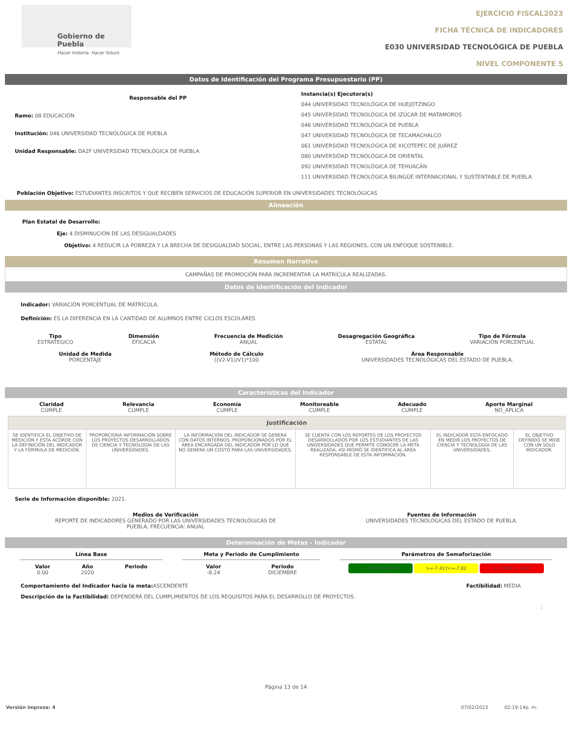Gobierno de Puebla
Hacer historia. Hacer futuro.
EJERCICIO FISCAL2023
FICHA TÉCNICA DE INDICADORES
E030 UNIVERSIDAD TECNOLÓGICA DE PUEBLA
NIVEL COMPONENTE 5
Datos de Identificación del Programa Presupuestario (PP)
Responsable del PP
Ramo: 08 EDUCACIÓN
Institución: 046 UNIVERSIDAD TECNOLÓGICA DE PUEBLA
Unidad Responsable: DA2F UNIVERSIDAD TECNOLÓGICA DE PUEBLA
Instancia(s) Ejecutora(s)
044 UNIVERSIDAD TECNOLÓGICA DE HUEJOTZINGO
045 UNIVERSIDAD TECNOLÓGICA DE IZÚCAR DE MATAMOROS
046 UNIVERSIDAD TECNOLÓGICA DE PUEBLA
047 UNIVERSIDAD TECNOLÓGICA DE TECAMACHALCO
061 UNIVERSIDAD TECNOLÓGICA DE XICOTEPEC DE JUÁREZ
080 UNIVERSIDAD TECNOLÓGICA DE ORIENTAL
092 UNIVERSIDAD TECNOLÓGICA DE TEHUACÁN
111 UNIVERSIDAD TECNOLÓGICA BILINGÜE INTERNACIONAL Y SUSTENTABLE DE PUEBLA
Población Objetivo: ESTUDIANTES INSCRITOS Y QUE RECIBEN SERVICIOS DE EDUCACIÓN SUPERIOR EN UNIVERSIDADES TECNOLÓGICAS
Alineación
Plan Estatal de Desarrollo:
Eje: 4 DISMINUCIÓN DE LAS DESIGUALDADES
Objetivo: 4 REDUCIR LA POBREZA Y LA BRECHA DE DESIGUALDAD SOCIAL, ENTRE LAS PERSONAS Y LAS REGIONES, CON UN ENFOQUE SOSTENIBLE.
Resumen Narrativo
CAMPAÑAS DE PROMOCIÓN PARA INCREMENTAR LA MATRÍCULA REALIZADAS.
Datos de Identificación del Indicador
Indicador: VARIACIÓN PORCENTUAL DE MATRÍCULA.
Definición: ES LA DIFERENCIA EN LA CANTIDAD DE ALUMNOS ENTRE CICLOS ESCOLARES
Tipo
ESTRATEGICO
Dimensión
EFICACIA
Frecuencia de Medición
ANUAL
Desagregación Geográfica
ESTATAL
Tipo de Fórmula
VARIACIÓN PORCENTUAL
Unidad de Medida
PORCENTAJE
Método de Cálculo
((V2-V1)/V1)*100
Área Responsable
UNIVERSIDADES TECNOLÓGICAS DEL ESTADO DE PUEBLA.
Características del Indicador
Claridad
CUMPLE
Relevancia
CUMPLE
Economía
CUMPLE
Monitoreable
CUMPLE
Adecuado
CUMPLE
Aporte Marginal
NO_APLICA
| Justificación | | | | | |
| SE IDENTIFICA EL OBJETIVO DE MEDICIÓN Y ESTA ACORDE CON LA DEFINICIÓN DEL INDICADOR Y LA FÓRMULA DE MEDICIÓN. | PROPORCIONA INFORMACIÓN SOBRE LOS PROYECTOS DESARROLLADOS DE CIENCIA Y TECNOLOGÍA DE LAS UNIVERSIDADES. | LA INFORMACIÓN DEL INDICADOR SE GENERA CON DATOS INTERNOS, PROPORCIONADOS POR EL ÁREA ENCARGADA DEL INDICADOR POR LO QUE NO GENERA UN COSTO PARA LAS UNIVERSIDADES. | SE CUENTA CON LOS REPORTES DE LOS PROYECTOS DESARROLLADOS POR LOS ESTUDIANTES DE LAS UNIVERSIDADES QUE PERMITE CONOCER LA META REALIZADA, ASÍ MISMO SE IDENTIFICA AL ÁREA RESPONSABLE DE ESTA INFORMACIÓN. | EL INDICADOR ESTA ENFOCADO EN MEDIR LOS PROYECTOS DE CIENCIA Y TECNOLOGÍA DE LAS UNIVERSIDADES. | EL OBJETIVO DEFINIDO SE MIDE CON UN SOLO INDICADOR. |
Serie de Información disponible: 2021.
Medios de Verificación
REPORTE DE INDICADORES GENERADO POR LAS UNIVERSIDADES TECNOLÓGICAS DE PUEBLA, FRECUENCIA: ANUAL
Fuentes de Información
UNIVERSIDADES TECNOLÓGICAS DEL ESTADO DE PUEBLA.
Determinación de Metas - Indicador
Línea Base
Valor
0.00
Año
2020
Periodo
Meta y Periodo de Cumplimiento
Valor
-8.24
Periodo
DICIEMBRE
Parámetros de Semaforización
> -7.82Y<=-9.47 >=-7.41Y<=-7.82 < -7.41Y > -9.47
Comportamiento del Indicador hacia la meta: ASCENDENTE Factibilidad: MEDIA
Descripción de la Factibilidad: DEPENDERÁ DEL CUMPLIMIENTOS DE LOS REQUISITOS PARA EL DESARROLLO DE PROYECTOS.
:
Página 13 de 14
Versión impresa: 4 07/02/2023 02:19:14p. m.